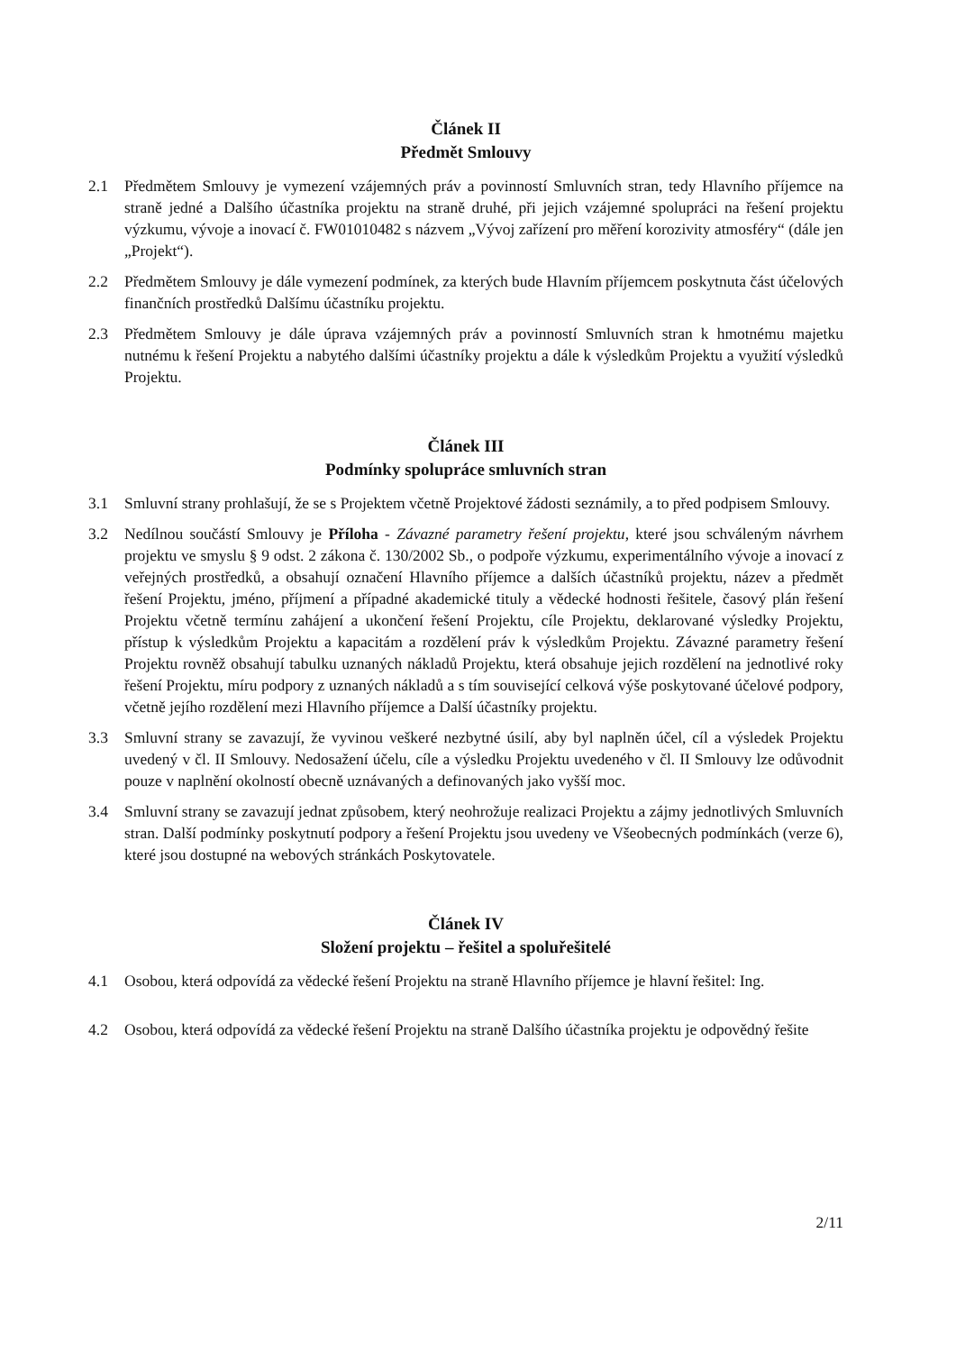Článek II
Předmět Smlouvy
2.1 Předmětem Smlouvy je vymezení vzájemných práv a povinností Smluvních stran, tedy Hlavního příjemce na straně jedné a Dalšího účastníka projektu na straně druhé, při jejich vzájemné spolupráci na řešení projektu výzkumu, vývoje a inovací č. FW01010482 s názvem „Vývoj zařízení pro měření korozivity atmosféry“ (dále jen „Projekt“).
2.2 Předmětem Smlouvy je dále vymezení podmínek, za kterých bude Hlavním příjemcem poskytnuta část účelových finančních prostředků Dalšímu účastníku projektu.
2.3 Předmětem Smlouvy je dále úprava vzájemných práv a povinností Smluvních stran k hmotnému majetku nutnému k řešení Projektu a nabytého dalšími účastníky projektu a dále k výsledkům Projektu a využití výsledků Projektu.
Článek III
Podmínky spolupráce smluvních stran
3.1 Smluvní strany prohlašují, že se s Projektem včetně Projektové žádosti seznámily, a to před podpisem Smlouvy.
3.2 Nedílnou součástí Smlouvy je Příloha - Závazné parametry řešení projektu, které jsou schváleným návrhem projektu ve smyslu § 9 odst. 2 zákona č. 130/2002 Sb., o podpoře výzkumu, experimentálního vývoje a inovací z veřejných prostředků, a obsahují označení Hlavního příjemce a dalších účastníků projektu, název a předmět řešení Projektu, jméno, příjmení a případné akademické tituly a vědecké hodnosti řešitele, časový plán řešení Projektu včetně termínu zahájení a ukončení řešení Projektu, cíle Projektu, deklarované výsledky Projektu, přístup k výsledkům Projektu a kapacitám a rozdělení práv k výsledkům Projektu. Závazné parametry řešení Projektu rovněž obsahují tabulku uznaných nákladů Projektu, která obsahuje jejich rozdělení na jednotlivé roky řešení Projektu, míru podpory z uznaných nákladů a s tím související celková výše poskytované účelové podpory, včetně jejího rozdělení mezi Hlavního příjemce a Další účastníky projektu.
3.3 Smluvní strany se zavazují, že vyvinou veškeré nezbytné úsilí, aby byl naplněn účel, cíl a výsledek Projektu uvedený v čl. II Smlouvy. Nedosažení účelu, cíle a výsledku Projektu uvedeného v čl. II Smlouvy lze odůvodnit pouze v naplnění okolností obecně uznávaných a definovaných jako vyšší moc.
3.4 Smluvní strany se zavazují jednat způsobem, který neohrožuje realizaci Projektu a zájmy jednotlivých Smluvních stran. Další podmínky poskytnutí podpory a řešení Projektu jsou uvedeny ve Všeobecných podmínkách (verze 6), které jsou dostupné na webových stránkách Poskytovatele.
Článek IV
Složení projektu – řešitel a spoluřešitelé
4.1 Osobou, která odpovídá za vědecké řešení Projektu na straně Hlavního příjemce je hlavní řešitel: Ing.
4.2 Osobou, která odpovídá za vědecké řešení Projektu na straně Dalšího účastníka projektu je odpovědný řešite
2/11